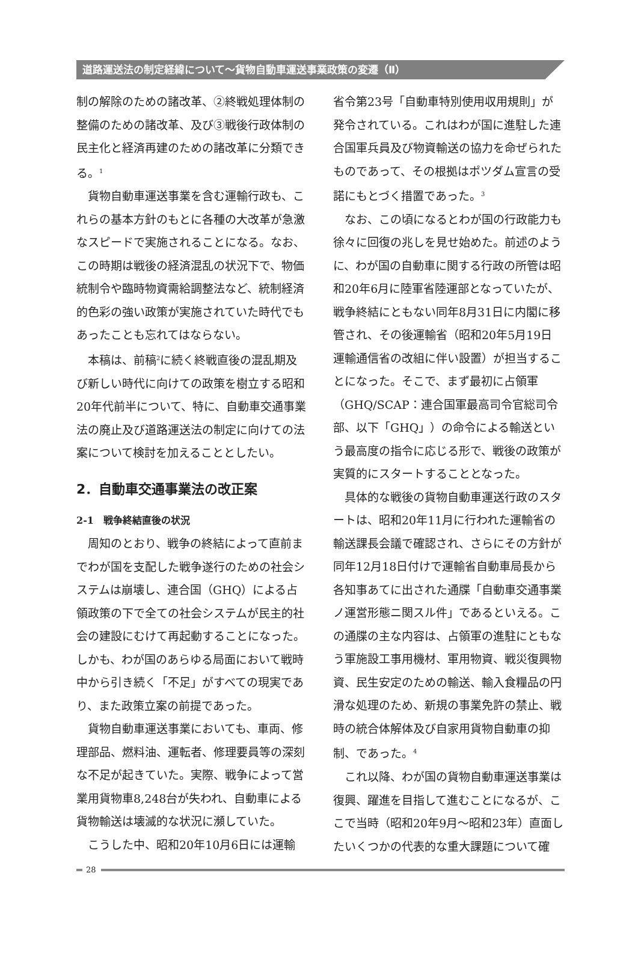道路運送法の制定経緯について～貨物自動車運送事業政策の変遷（Ⅱ）
制の解除のための諸改革、②終戦処理体制の整備のための諸改革、及び③戦後行政体制の民主化と経済再建のための諸改革に分類できる。<sup>1</sup>
貨物自動車運送事業を含む運輸行政も、これらの基本方針のもとに各種の大改革が急激なスピードで実施されることになる。なお、この時期は戦後の経済混乱の状況下で、物価統制令や臨時物資需給調整法など、統制経済的色彩の強い政策が実施されていた時代でもあったことも忘れてはならない。
本稿は、前稿<sup>2</sup>に続く終戦直後の混乱期及び新しい時代に向けての政策を樹立する昭和20年代前半について、特に、自動車交通事業法の廃止及び道路運送法の制定に向けての法案について検討を加えることとしたい。
2．自動車交通事業法の改正案
2-1　戦争終結直後の状況
周知のとおり、戦争の終結によって直前までわが国を支配した戦争遂行のための社会システムは崩壊し、連合国（GHQ）による占領政策の下で全ての社会システムが民主的社会の建設にむけて再起動することになった。しかも、わが国のあらゆる局面において戦時中から引き続く「不足」がすべての現実であり、また政策立案の前提であった。
貨物自動車運送事業においても、車両、修理部品、燃料油、運転者、修理要員等の深刻な不足が起きていた。実際、戦争によって営業用貨物車8,248台が失われ、自動車による貨物輸送は壊滅的な状況に瀕していた。
こうした中、昭和20年10月6日には運輸
省令第23号「自動車特別使用収用規則」が発令されている。これはわが国に進駐した連合国軍兵員及び物資輸送の協力を命ぜられたものであって、その根拠はポツダム宣言の受諾にもとづく措置であった。<sup>3</sup>
なお、この頃になるとわが国の行政能力も徐々に回復の兆しを見せ始めた。前述のように、わが国の自動車に関する行政の所管は昭和20年6月に陸軍省陸運部となっていたが、戦争終結にともない同年8月31日に内閣に移管され、その後運輸省（昭和20年5月19日　運輸通信省の改組に伴い設置）が担当することになった。そこで、まず最初に占領軍（GHQ/SCAP：連合国軍最高司令官総司令部、以下「GHQ」）の命令による輸送という最高度の指令に応じる形で、戦後の政策が実質的にスタートすることとなった。
具体的な戦後の貨物自動車運送行政のスタートは、昭和20年11月に行われた運輸省の輸送課長会議で確認され、さらにその方針が同年12月18日付けで運輸省自動車局長から各知事あてに出された通牒「自動車交通事業ノ運営形態ニ関スル件」であるといえる。この通牒の主な内容は、占領軍の進駐にともなう軍施設工事用機材、軍用物資、戦災復興物資、民生安定のための輸送、輸入食糧品の円滑な処理のため、新規の事業免許の禁止、戦時の統合体解体及び自家用貨物自動車の抑制、であった。<sup>4</sup>
これ以降、わが国の貨物自動車運送事業は復興、躍進を目指して進むことになるが、ここで当時（昭和20年9月～昭和23年）直面したいくつかの代表的な重大課題について確
28